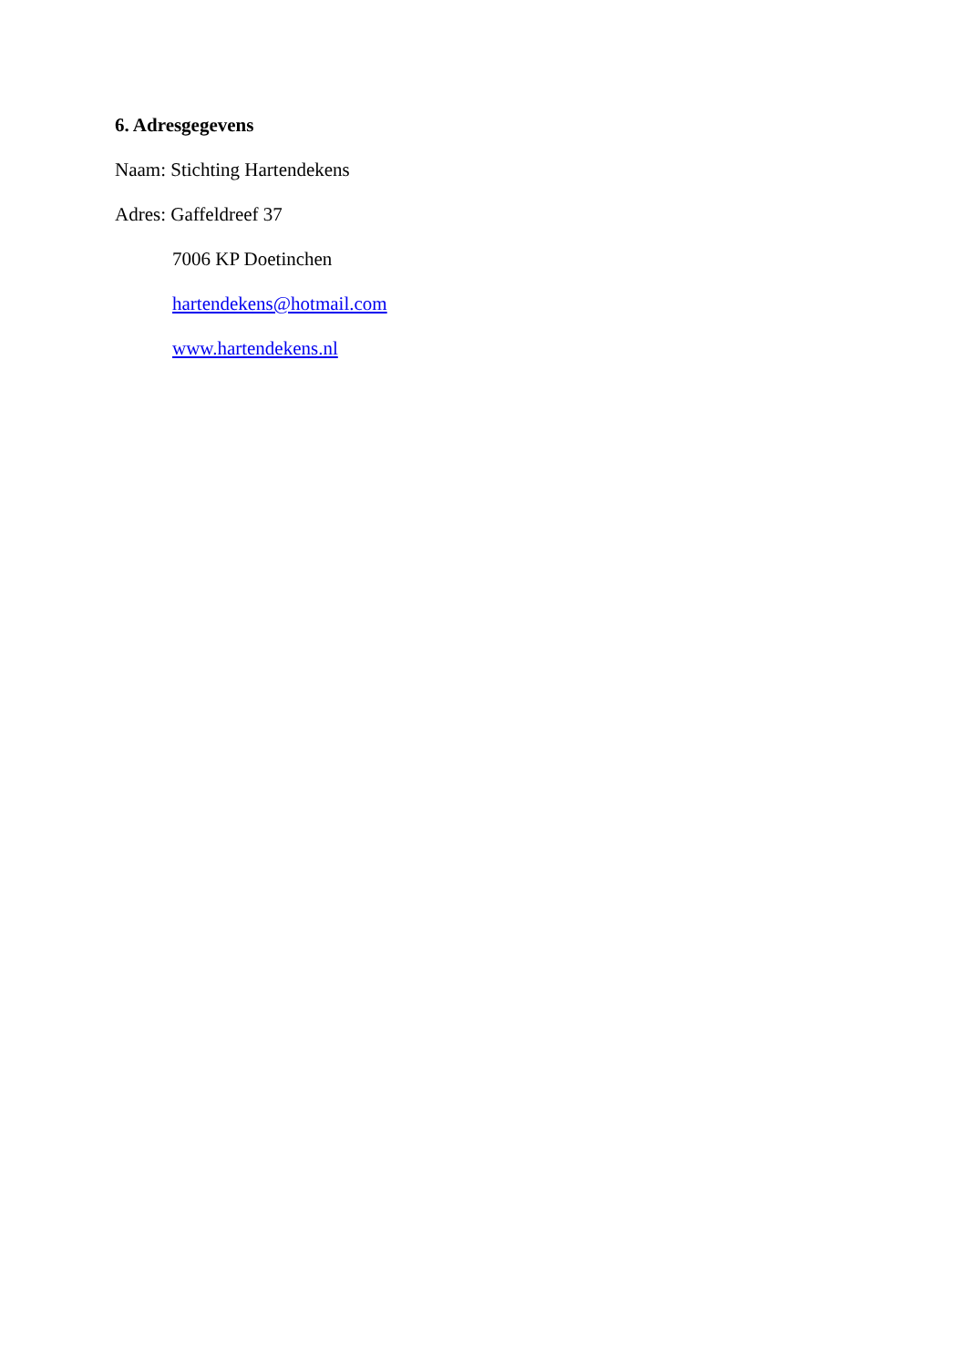6. Adresgegevens
Naam: Stichting Hartendekens
Adres: Gaffeldreef 37
7006 KP Doetinchen
hartendekens@hotmail.com
www.hartendekens.nl